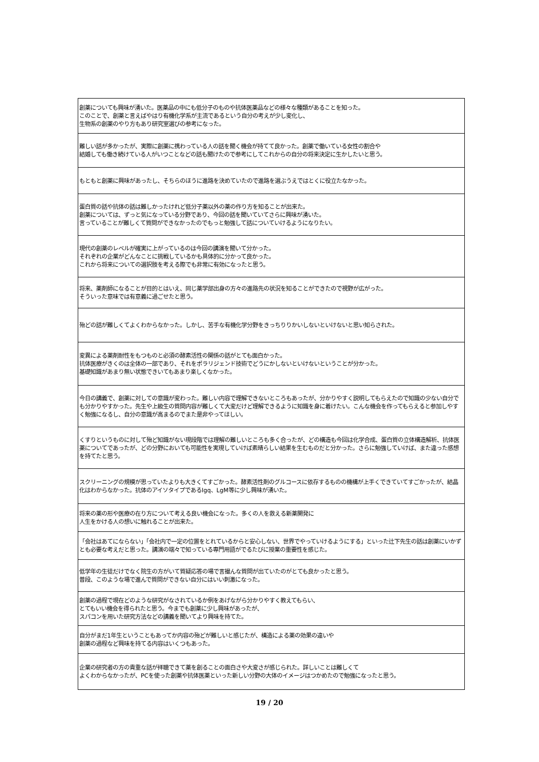| 創薬についても興味が湧いた。医薬品の中にも低分子のものや抗体医薬品などの様々な種類があることを知った。 このことで、創薬と言えばやはり有機化学系が主流であるという自分の考えが少し変化し、 生物系の創薬のやり方もあり研究室選びの参考になった。 |
| 難しい話が多かったが、実際に創薬に携わっている人の話を聞く機会が持てて良かった。創薬で働いている女性の割合や 結婚しても働き続けている人がいつことなどの話も聞けたので参考にしてこれからの自分の将来決定に生かしたいと思う。 |
| もともと創薬に興味があったし、そちらのほうに進路を決めていたので進路を選ぶうえではとくに役立たなかった。 |
| 蛋白質の話や抗体の話は難しかったけれど低分子薬以外の薬の作り方を知ることが出来た。 創薬については、ずっと気になっている分野であり、今回の話を聞いていてさらに興味が湧いた。 言っていることが難しくて質問ができなかったのでもっと勉強して話についていけるようになりたい。 |
| 現代の創薬のレベルが確実に上がっているのは今回の講演を聞いて分かった。 それぞれの企業がどんなことに挑戦しているかも具体的に分かって良かった。 これから将来についての選択肢を考える際でも非常に有効になったと思う。 |
| 将来、薬剤師になることが目的とはいえ、同じ薬学部出身の方々の進路先の状況を知ることができたので視野が広がった。 そういった意味では有意義に過ごせたと思う。 |
| 殆どの話が難しくてよくわからなかった。しかし、苦手な有機化学分野をきっちりりかいしないといけないと思い知らされた。 |
| 変異による薬剤耐性をもつものと必須の酵素活性の関係の話がとても面白かった。 抗体医療がきくのは全体の一部であり、それをポラリジェンド技術でどうにかしないといけないということが分かった。 基礎知識があまり無い状態できいてもあまり楽しくなかった。 |
| 今日の講義で、創薬に対しての意識が変わった。難しい内容で理解できないところもあったが、分かりやすく説明してもらえたので知識の少ない自分でも分かりやすかった。先生や上級生の質問内容が難しくて大変だけど理解できるように知識を身に着けたい。こんな機会を作ってもらえると参加しやすく勉強になるし、自分の意識が高まるのでまた是非やってほしい。 |
| くすりというものに対して殆ど知識がない現段階では理解の難しいところも多く合ったが、どの構造も今回は化学合成、蛋白質の立体構造解析、抗体医薬についてであったが、どの分野においても可能性を実現していけば素晴らしい結果を生むものだと分かった。さらに勉強していけば、また違った感想を持てたと思う。 |
| スクリーニングの規模が思っていたよりも大きくてすごかった。酵素活性剤のグルコースに依存するものの機構が上手くできていてすごかったが、結晶化はわからなかった。抗体のアイソタイプであるIgq、LgM等に少し興味が湧いた。 |
| 将来の薬の形や医療の在り方について考える良い機会になった。多くの人を救える新薬開発に 人生をかける人の想いに触れることが出来た。 |
| 「会社はあてにならない」「会社内で一定の位置をとれているからと安心しない、世界でやっていけるようにする」といった辻下先生の話は創薬にいかずとも必要な考えだと思った。講演の端々で知っている専門用語がでるたびに授業の重要性を感じた。 |
| 低学年の生徒だけでなく院生の方がいて質疑応答の場で言撮んな質問が出ていたのがとても良かったと思う。 普段、このような場で進んで質問ができない自分にはいい刺激になった。 |
| 創薬の過程で現在どのような研究がなされているか例をあげながら分かりやすく教えてもらい、 とてもいい機会を得られたと思う。今までも創薬に少し興味があったが、 スパコンを用いた研究方法などの講義を聞いてより興味を持てた。 |
| 自分がまだ1年生ということもあってか内容の殆どが難しいと感じたが、構造による薬の効果の違いや 創薬の過程など興味を持てる内容はいくつもあった。 |
| 企業の研究者の方の貴重な話が拝聴できて薬を創ることの面白さや大変さが感じられた。詳しいことは難しくて よくわからなかったが、PCを使った創薬や抗体医薬といった新しい分野の大体のイメージはつかめたので勉強になったと思う。 |
19 / 20